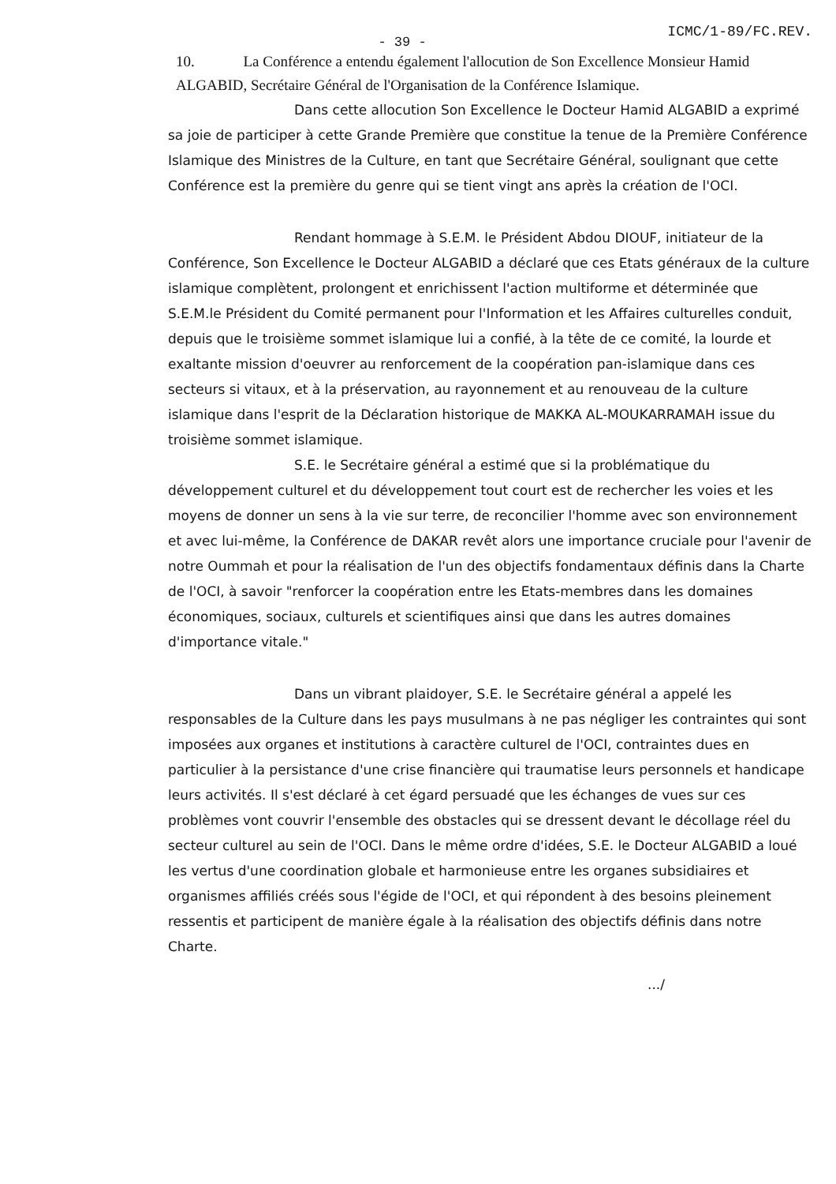ICMC/1-89/FC.REV.
- 39 -
10. La Conférence a entendu également l'allocution de Son Excellence Monsieur Hamid ALGABID, Secrétaire Général de l'Organisation de la Conférence Islamique.
Dans cette allocution Son Excellence le Docteur Hamid ALGABID a exprimé sa joie de participer à cette Grande Première que constitue la tenue de la Première Conférence Islamique des Ministres de la Culture, en tant que Secrétaire Général, soulignant que cette Conférence est la première du genre qui se tient vingt ans après la création de l'OCI.
Rendant hommage à S.E.M. le Président Abdou DIOUF, initiateur de la Conférence, Son Excellence le Docteur ALGABID a déclaré que ces Etats généraux de la culture islamique complètent, prolongent et enrichissent l'action multiforme et déterminée que S.E.M.le Président du Comité permanent pour l'Information et les Affaires culturelles conduit, depuis que le troisième sommet islamique lui a confié, à la tête de ce comité, la lourde et exaltante mission d'oeuvrer au renforcement de la coopération pan-islamique dans ces secteurs si vitaux, et à la préservation, au rayonnement et au renouveau de la culture islamique dans l'esprit de la Déclaration historique de MAKKA AL-MOUKARRAMAH issue du troisième sommet islamique.
S.E. le Secrétaire général a estimé que si la problématique du développement culturel et du développement tout court est de rechercher les voies et les moyens de donner un sens à la vie sur terre, de reconcilier l'homme avec son environnement et avec lui-même, la Conférence de DAKAR revêt alors une importance cruciale pour l'avenir de notre Oummah et pour la réalisation de l'un des objectifs fondamentaux définis dans la Charte de l'OCI, à savoir "renforcer la coopération entre les Etats-membres dans les domaines économiques, sociaux, culturels et scientifiques ainsi que dans les autres domaines d'importance vitale."
Dans un vibrant plaidoyer, S.E. le Secrétaire général a appelé les responsables de la Culture dans les pays musulmans à ne pas négliger les contraintes qui sont imposées aux organes et institutions à caractère culturel de l'OCI, contraintes dues en particulier à la persistance d'une crise financière qui traumatise leurs personnels et handicape leurs activités. Il s'est déclaré à cet égard persuadé que les échanges de vues sur ces problèmes vont couvrir l'ensemble des obstacles qui se dressent devant le décollage réel du secteur culturel au sein de l'OCI. Dans le même ordre d'idées, S.E. le Docteur ALGABID a loué les vertus d'une coordination globale et harmonieuse entre les organes subsidiaires et organismes affiliés créés sous l'égide de l'OCI, et qui répondent à des besoins pleinement ressentis et participent de manière égale à la réalisation des objectifs définis dans notre Charte.
.../